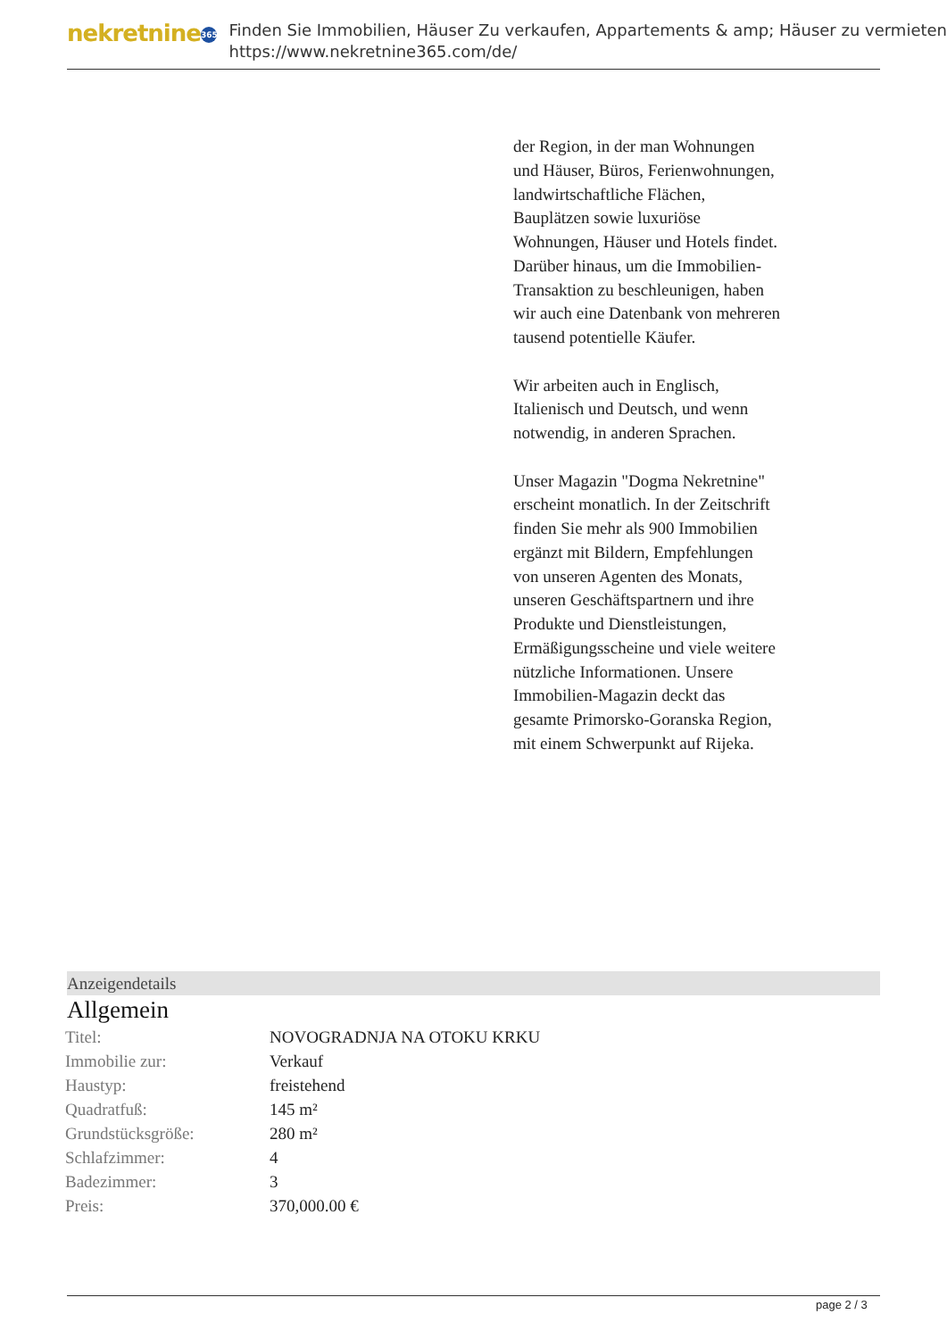nekretnine 365
Finden Sie Immobilien, Häuser Zu verkaufen, Appartements & amp; Häuser zu vermieten
https://www.nekretnine365.com/de/
der Region, in der man Wohnungen und Häuser, Büros, Ferienwohnungen, landwirtschaftliche Flächen, Bauplätzen sowie luxuriöse Wohnungen, Häuser und Hotels findet. Darüber hinaus, um die Immobilien-Transaktion zu beschleunigen, haben wir auch eine Datenbank von mehreren tausend potentielle Käufer.
Wir arbeiten auch in Englisch, Italienisch und Deutsch, und wenn notwendig, in anderen Sprachen.
Unser Magazin "Dogma Nekretnine" erscheint monatlich. In der Zeitschrift finden Sie mehr als 900 Immobilien ergänzt mit Bildern, Empfehlungen von unseren Agenten des Monats, unseren Geschäftspartnern und ihre Produkte und Dienstleistungen, Ermäßigungsscheine und viele weitere nützliche Informationen. Unsere Immobilien-Magazin deckt das gesamte Primorsko-Goranska Region, mit einem Schwerpunkt auf Rijeka.
Anzeigendetails
Allgemein
| Titel: | NOVOGRADNJA NA OTOKU KRKU |
| Immobilie zur: | Verkauf |
| Haustyp: | freistehend |
| Quadratfuß: | 145 m² |
| Grundstücksgröße: | 280 m² |
| Schlafzimmer: | 4 |
| Badezimmer: | 3 |
| Preis: | 370,000.00 € |
page 2 / 3